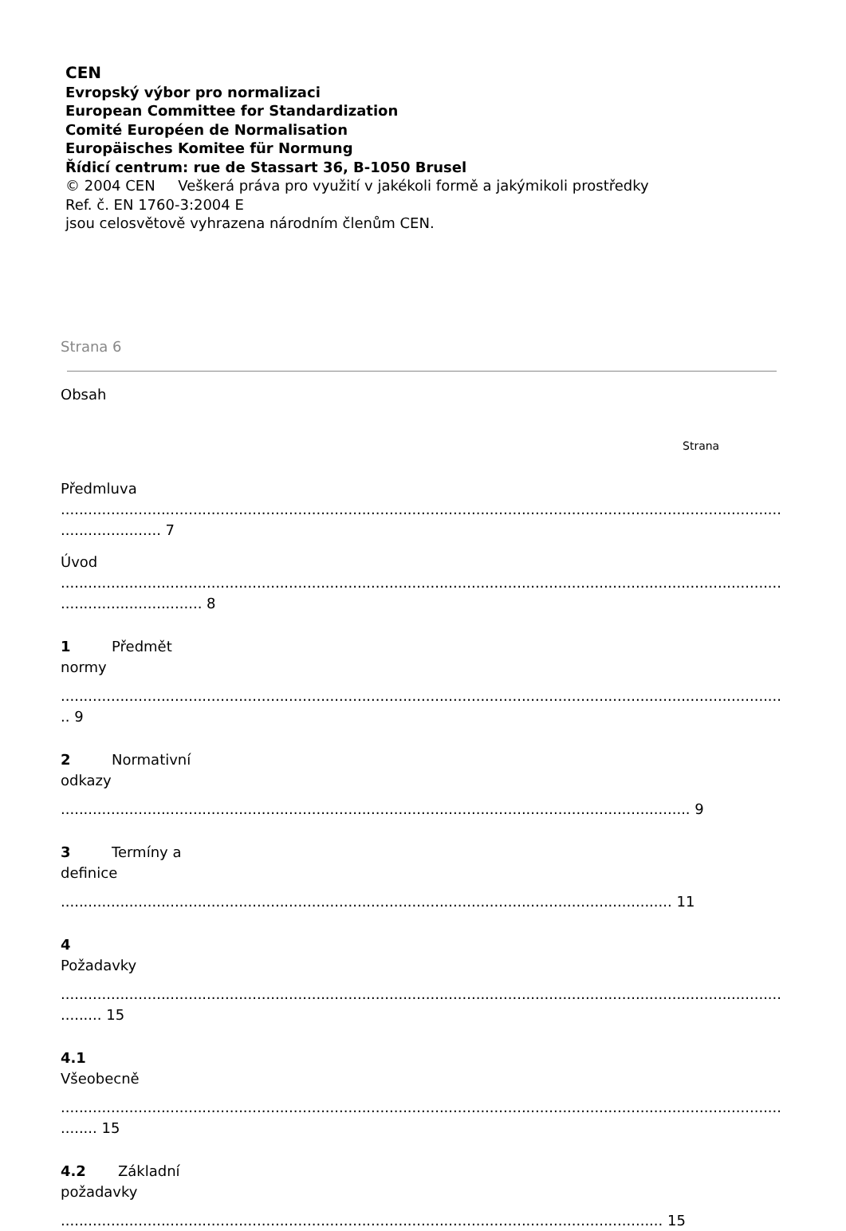CEN
Evropský výbor pro normalizaci
European Committee for Standardization
Comité Européen de Normalisation
Europäisches Komitee für Normung
Řídicí centrum: rue de Stassart 36, B-1050 Brusel
© 2004 CEN Veškerá práva pro využití v jakékoli formě a jakýmikoli prostředky
Ref. č. EN 1760-3:2004 E
jsou celosvětově vyhrazena národním členům CEN.
Strana 6
Obsah
Strana
Předmluva
..............................................................................................................................................................................
...................... 7
Úvod
..............................................................................................................................................................................
............................... 8
1 Předmět
normy
..............................................................................................................................................................................
.. 9
2 Normativní
odkazy
.......................................................................................................................................... 9
3 Termíny a
definice
...................................................................................................................................... 11
4
Požadavky
..............................................................................................................................................................................
......... 15
4.1
Všeobecně
..............................................................................................................................................................................
........ 15
4.2 Základní
požadavky
.................................................................................................................................... 15